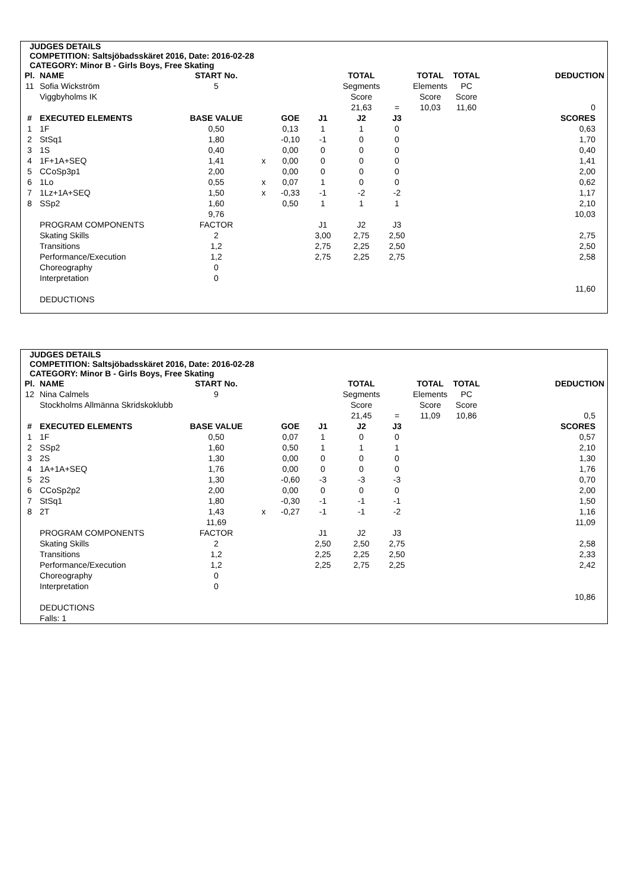JUDGES DETAILS
COMPETITION: Saltsjöbadsskäret 2016, Date: 2016-02-28
CATEGORY: Minor B - Girls Boys, Free Skating
| Pl. | NAME | START No. | | | | TOTAL | | TOTAL | TOTAL | DEDUCTION |
| 11 | Sofia Wickström | 5 | | | | Segments | | Elements | PC | |
| | Viggbyholms IK | | | | | Score | | Score | Score | |
| | | | | | | 21,63 | = | 10,03 | 11,60 | 0 |
| # | EXECUTED ELEMENTS | BASE VALUE | | GOE | J1 | J2 | J3 | | | SCORES |
| 1 | 1F | 0,50 | | 0,13 | 1 | 1 | 0 | | | 0,63 |
| 2 | StSq1 | 1,80 | | -0,10 | -1 | 0 | 0 | | | 1,70 |
| 3 | 1S | 0,40 | | 0,00 | 0 | 0 | 0 | | | 0,40 |
| 4 | 1F+1A+SEQ | 1,41 | x | 0,00 | 0 | 0 | 0 | | | 1,41 |
| 5 | CCoSp3p1 | 2,00 | | 0,00 | 0 | 0 | 0 | | | 2,00 |
| 6 | 1Lo | 0,55 | x | 0,07 | 1 | 0 | 0 | | | 0,62 |
| 7 | 1Lz+1A+SEQ | 1,50 | x | -0,33 | -1 | -2 | -2 | | | 1,17 |
| 8 | SSp2 | 1,60 | | 0,50 | 1 | 1 | 1 | | | 2,10 |
| | | 9,76 | | | | | | | | 10,03 |
| | PROGRAM COMPONENTS | FACTOR | | | J1 | J2 | J3 | | | |
| | Skating Skills | 2 | | | 3,00 | 2,75 | 2,50 | | | 2,75 |
| | Transitions | 1,2 | | | 2,75 | 2,25 | 2,50 | | | 2,50 |
| | Performance/Execution | 1,2 | | | 2,75 | 2,25 | 2,75 | | | 2,58 |
| | Choreography | 0 | | | | | | | | |
| | Interpretation | 0 | | | | | | | | |
| | | | | | | | | | | 11,60 |
| | DEDUCTIONS | | | | | | | | | |
JUDGES DETAILS
COMPETITION: Saltsjöbadsskäret 2016, Date: 2016-02-28
CATEGORY: Minor B - Girls Boys, Free Skating
| Pl. | NAME | START No. | | | | TOTAL | | TOTAL | TOTAL | DEDUCTION |
| 12 | Nina Calmels | 9 | | | | Segments | | Elements | PC | |
| | Stockholms Allmänna Skridskoklubb | | | | | Score | | Score | Score | |
| | | | | | | 21,45 | = | 11,09 | 10,86 | 0,5 |
| # | EXECUTED ELEMENTS | BASE VALUE | | GOE | J1 | J2 | J3 | | | SCORES |
| 1 | 1F | 0,50 | | 0,07 | 1 | 0 | 0 | | | 0,57 |
| 2 | SSp2 | 1,60 | | 0,50 | 1 | 1 | 1 | | | 2,10 |
| 3 | 2S | 1,30 | | 0,00 | 0 | 0 | 0 | | | 1,30 |
| 4 | 1A+1A+SEQ | 1,76 | | 0,00 | 0 | 0 | 0 | | | 1,76 |
| 5 | 2S | 1,30 | | -0,60 | -3 | -3 | -3 | | | 0,70 |
| 6 | CCoSp2p2 | 2,00 | | 0,00 | 0 | 0 | 0 | | | 2,00 |
| 7 | StSq1 | 1,80 | | -0,30 | -1 | -1 | -1 | | | 1,50 |
| 8 | 2T | 1,43 | x | -0,27 | -1 | -1 | -2 | | | 1,16 |
| | | 11,69 | | | | | | | | 11,09 |
| | PROGRAM COMPONENTS | FACTOR | | | J1 | J2 | J3 | | | |
| | Skating Skills | 2 | | | 2,50 | 2,50 | 2,75 | | | 2,58 |
| | Transitions | 1,2 | | | 2,25 | 2,25 | 2,50 | | | 2,33 |
| | Performance/Execution | 1,2 | | | 2,25 | 2,75 | 2,25 | | | 2,42 |
| | Choreography | 0 | | | | | | | | |
| | Interpretation | 0 | | | | | | | | |
| | | | | | | | | | | 10,86 |
| | DEDUCTIONS | | | | | | | | | |
| | Falls: 1 | | | | | | | | | |